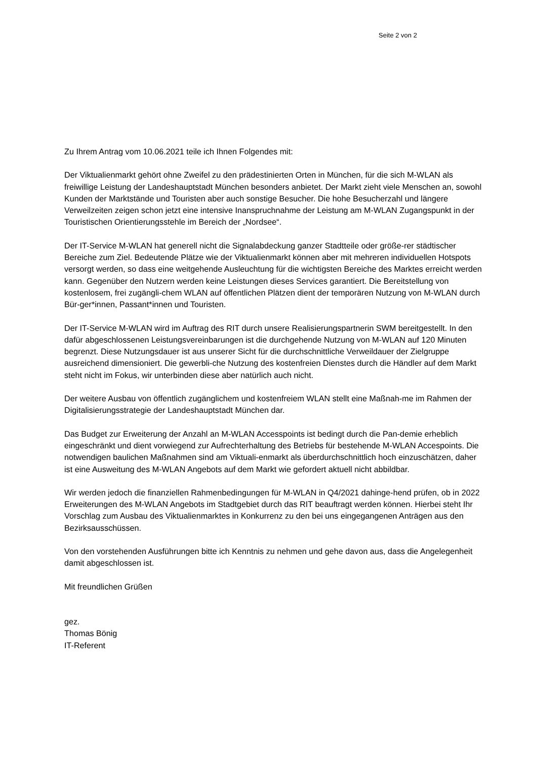Seite 2 von 2
Zu Ihrem Antrag vom 10.06.2021 teile ich Ihnen Folgendes mit:
Der Viktualienmarkt gehört ohne Zweifel zu den prädestinierten Orten in München, für die sich M-WLAN als freiwillige Leistung der Landeshauptstadt München besonders anbietet. Der Markt zieht viele Menschen an, sowohl Kunden der Marktstände und Touristen aber auch sonstige Besucher. Die hohe Besucherzahl und längere Verweilzeiten zeigen schon jetzt eine intensive Inanspruchnahme der Leistung am M-WLAN Zugangspunkt in der Touristischen Orientierungsstehle im Bereich der „Nordsee“.
Der IT-Service M-WLAN hat generell nicht die Signalabdeckung ganzer Stadtteile oder größe-rer städtischer Bereiche zum Ziel. Bedeutende Plätze wie der Viktualienmarkt können aber mit mehreren individuellen Hotspots versorgt werden, so dass eine weitgehende Ausleuchtung für die wichtigsten Bereiche des Marktes erreicht werden kann. Gegenüber den Nutzern werden keine Leistungen dieses Services garantiert. Die Bereitstellung von kostenlosem, frei zugängli-chem WLAN auf öffentlichen Plätzen dient der temporären Nutzung von M-WLAN durch Bür-ger*innen, Passant*innen und Touristen.
Der IT-Service M-WLAN wird im Auftrag des RIT durch unsere Realisierungspartnerin SWM bereitgestellt. In den dafür abgeschlossenen Leistungsvereinbarungen ist die durchgehende Nutzung von M-WLAN auf 120 Minuten begrenzt. Diese Nutzungsdauer ist aus unserer Sicht für die durchschnittliche Verweildauer der Zielgruppe ausreichend dimensioniert. Die gewerbli-che Nutzung des kostenfreien Dienstes durch die Händler auf dem Markt steht nicht im Fokus, wir unterbinden diese aber natürlich auch nicht.
Der weitere Ausbau von öffentlich zugänglichem und kostenfreiem WLAN stellt eine Maßnah-me im Rahmen der Digitalisierungsstrategie der Landeshauptstadt München dar.
Das Budget zur Erweiterung der Anzahl an M-WLAN Accesspoints ist bedingt durch die Pan-demie erheblich eingeschränkt und dient vorwiegend zur Aufrechterhaltung des Betriebs für bestehende M-WLAN Accespoints. Die notwendigen baulichen Maßnahmen sind am Viktuali-enmarkt als überdurchschnittlich hoch einzuschätzen, daher ist eine Ausweitung des M-WLAN Angebots auf dem Markt wie gefordert aktuell nicht abbildbar.
Wir werden jedoch die finanziellen Rahmenbedingungen für M-WLAN in Q4/2021 dahinge-hend prüfen, ob in 2022 Erweiterungen des M-WLAN Angebots im Stadtgebiet durch das RIT beauftragt werden können. Hierbei steht Ihr Vorschlag zum Ausbau des Viktualienmarktes in Konkurrenz zu den bei uns eingegangenen Anträgen aus den Bezirksausschüssen.
Von den vorstehenden Ausführungen bitte ich Kenntnis zu nehmen und gehe davon aus, dass die Angelegenheit damit abgeschlossen ist.
Mit freundlichen Grüßen
gez.
Thomas Bönig
IT-Referent